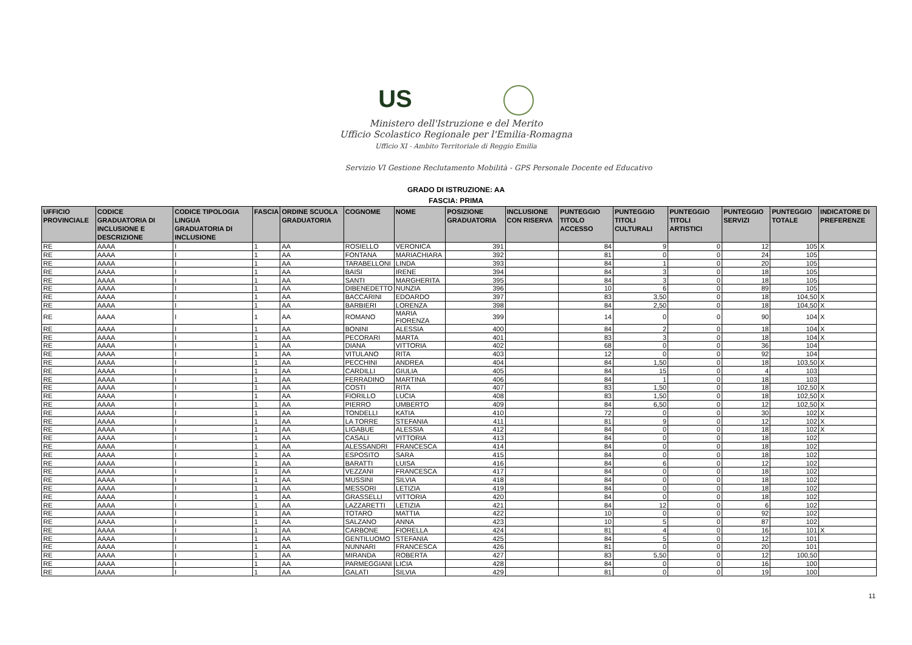US
Ministero dell'Istruzione e del Merito
Ufficio Scolastico Regionale per l'Emilia-Romagna
Ufficio XI - Ambito Territoriale di Reggio Emilia
Servizio VI Gestione Reclutamento Mobilità - GPS Personale Docente ed Educativo
GRADO DI ISTRUZIONE: AA
FASCIA: PRIMA
| UFFICIO PROVINCIALE | CODICE GRADUATORIA DI INCLUSIONE E DESCRIZIONE | CODICE TIPOLOGIA LINGUA GRADUATORIA DI INCLUSIONE | FASCIA | ORDINE SCUOLA GRADUATORIA | COGNOME | NOME | POSIZIONE GRADUATORIA | INCLUSIONE CON RISERVA | PUNTEGGIO TITOLO ACCESSO | PUNTEGGIO TITOLI CULTURALI | PUNTEGGIO TITOLI ARTISTICI | PUNTEGGIO SERVIZI | PUNTEGGIO TOTALE | INDICATORE DI PREFERENZE |
| --- | --- | --- | --- | --- | --- | --- | --- | --- | --- | --- | --- | --- | --- | --- |
| RE | AAAA | I | 1 | AA | ROSIELLO | VERONICA | 391 | | 84 | 9 | 0 | 12 | 105 | X |
| RE | AAAA | I | 1 | AA | FONTANA | MARIACHIARA | 392 | | 81 | 0 | 0 | 24 | 105 | |
| RE | AAAA | I | 1 | AA | TARABELLONI | LINDA | 393 | | 84 | 1 | 0 | 20 | 105 | |
| RE | AAAA | I | 1 | AA | BAISI | IRENE | 394 | | 84 | 3 | 0 | 18 | 105 | |
| RE | AAAA | I | 1 | AA | SANTI | MARGHERITA | 395 | | 84 | 3 | 0 | 18 | 105 | |
| RE | AAAA | I | 1 | AA | DIBENEDETTO | NUNZIA | 396 | | 10 | 6 | 0 | 89 | 105 | |
| RE | AAAA | I | 1 | AA | BACCARINI | EDOARDO | 397 | | 83 | 3,50 | 0 | 18 | 104,50 | X |
| RE | AAAA | I | 1 | AA | BARBIERI | LORENZA | 398 | | 84 | 2,50 | 0 | 18 | 104,50 | X |
| RE | AAAA | I | 1 | AA | ROMANO | MARIA FIORENZA | 399 | | 14 | 0 | 0 | 90 | 104 | X |
| RE | AAAA | I | 1 | AA | BONINI | ALESSIA | 400 | | 84 | 2 | 0 | 18 | 104 | X |
| RE | AAAA | I | 1 | AA | PECORARI | MARTA | 401 | | 83 | 3 | 0 | 18 | 104 | X |
| RE | AAAA | I | 1 | AA | DIANA | VITTORIA | 402 | | 68 | 0 | 0 | 36 | 104 | |
| RE | AAAA | I | 1 | AA | VITULANO | RITA | 403 | | 12 | 0 | 0 | 92 | 104 | |
| RE | AAAA | I | 1 | AA | PECCHINI | ANDREA | 404 | | 84 | 1,50 | 0 | 18 | 103,50 | X |
| RE | AAAA | I | 1 | AA | CARDILLI | GIULIA | 405 | | 84 | 15 | 0 | 4 | 103 | |
| RE | AAAA | I | 1 | AA | FERRADINO | MARTINA | 406 | | 84 | 1 | 0 | 18 | 103 | |
| RE | AAAA | I | 1 | AA | COSTI | RITA | 407 | | 83 | 1,50 | 0 | 18 | 102,50 | X |
| RE | AAAA | I | 1 | AA | FIORILLO | LUCIA | 408 | | 83 | 1,50 | 0 | 18 | 102,50 | X |
| RE | AAAA | I | 1 | AA | PIERRO | UMBERTO | 409 | | 84 | 6,50 | 0 | 12 | 102,50 | X |
| RE | AAAA | I | 1 | AA | TONDELLI | KATIA | 410 | | 72 | 0 | 0 | 30 | 102 | X |
| RE | AAAA | I | 1 | AA | LA TORRE | STEFANIA | 411 | | 81 | 9 | 0 | 12 | 102 | X |
| RE | AAAA | I | 1 | AA | LIGABUE | ALESSIA | 412 | | 84 | 0 | 0 | 18 | 102 | X |
| RE | AAAA | I | 1 | AA | CASALI | VITTORIA | 413 | | 84 | 0 | 0 | 18 | 102 | |
| RE | AAAA | I | 1 | AA | ALESSANDRI | FRANCESCA | 414 | | 84 | 0 | 0 | 18 | 102 | |
| RE | AAAA | I | 1 | AA | ESPOSITO | SARA | 415 | | 84 | 0 | 0 | 18 | 102 | |
| RE | AAAA | I | 1 | AA | BARATTI | LUISA | 416 | | 84 | 6 | 0 | 12 | 102 | |
| RE | AAAA | I | 1 | AA | VEZZANI | FRANCESCA | 417 | | 84 | 0 | 0 | 18 | 102 | |
| RE | AAAA | I | 1 | AA | MUSSINI | SILVIA | 418 | | 84 | 0 | 0 | 18 | 102 | |
| RE | AAAA | I | 1 | AA | MESSORI | LETIZIA | 419 | | 84 | 0 | 0 | 18 | 102 | |
| RE | AAAA | I | 1 | AA | GRASSELLI | VITTORIA | 420 | | 84 | 0 | 0 | 18 | 102 | |
| RE | AAAA | I | 1 | AA | LAZZARETTI | LETIZIA | 421 | | 84 | 12 | 0 | 6 | 102 | |
| RE | AAAA | I | 1 | AA | TOTARO | MATTIA | 422 | | 10 | 0 | 0 | 92 | 102 | |
| RE | AAAA | I | 1 | AA | SALZANO | ANNA | 423 | | 10 | 5 | 0 | 87 | 102 | |
| RE | AAAA | I | 1 | AA | CARBONE | FIORELLA | 424 | | 81 | 4 | 0 | 16 | 101 | X |
| RE | AAAA | I | 1 | AA | GENTILUOMO | STEFANIA | 425 | | 84 | 5 | 0 | 12 | 101 | |
| RE | AAAA | I | 1 | AA | NUNNARI | FRANCESCA | 426 | | 81 | 0 | 0 | 20 | 101 | |
| RE | AAAA | I | 1 | AA | MIRANDA | ROBERTA | 427 | | 83 | 5,50 | 0 | 12 | 100,50 | |
| RE | AAAA | I | 1 | AA | PARMEGGIANI | LICIA | 428 | | 84 | 0 | 0 | 16 | 100 | |
| RE | AAAA | I | 1 | AA | GALATI | SILVIA | 429 | | 81 | 0 | 0 | 19 | 100 | |
11